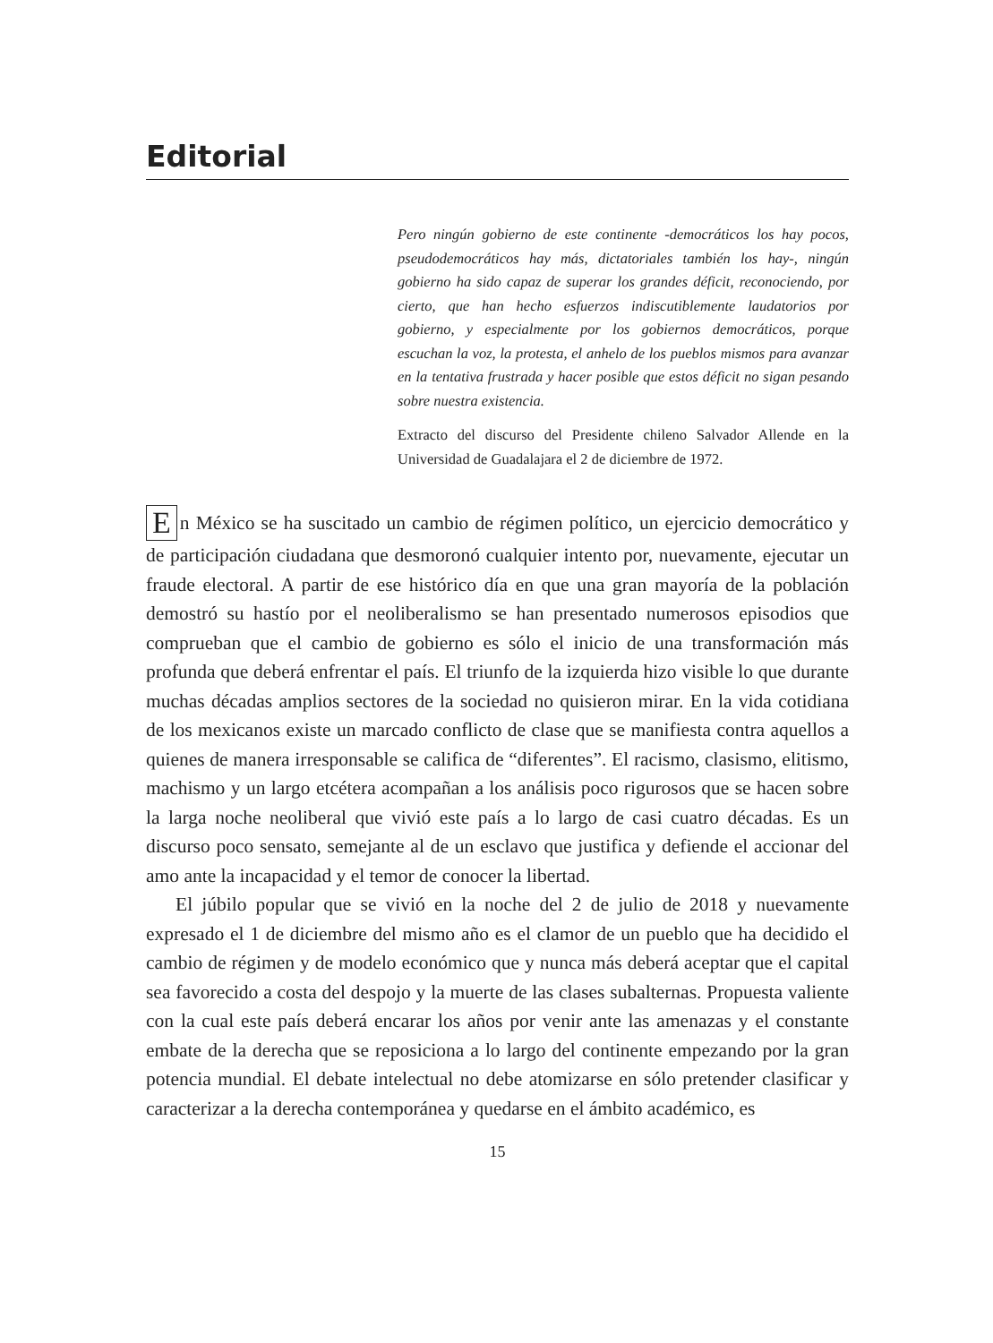Editorial
Pero ningún gobierno de este continente -democráticos los hay pocos, pseudodemocráticos hay más, dictatoriales también los hay-, ningún gobierno ha sido capaz de superar los grandes déficit, reconociendo, por cierto, que han hecho esfuerzos indiscutiblemente laudatorios por gobierno, y especialmente por los gobiernos democráticos, porque escuchan la voz, la protesta, el anhelo de los pueblos mismos para avanzar en la tentativa frustrada y hacer posible que estos déficit no sigan pesando sobre nuestra existencia.
Extracto del discurso del Presidente chileno Salvador Allende en la Universidad de Guadalajara el 2 de diciembre de 1972.
En México se ha suscitado un cambio de régimen político, un ejercicio democrático y de participación ciudadana que desmoronó cualquier intento por, nuevamente, ejecutar un fraude electoral. A partir de ese histórico día en que una gran mayoría de la población demostró su hastío por el neoliberalismo se han presentado numerosos episodios que comprueban que el cambio de gobierno es sólo el inicio de una transformación más profunda que deberá enfrentar el país. El triunfo de la izquierda hizo visible lo que durante muchas décadas amplios sectores de la sociedad no quisieron mirar. En la vida cotidiana de los mexicanos existe un marcado conflicto de clase que se manifiesta contra aquellos a quienes de manera irresponsable se califica de “diferentes”. El racismo, clasismo, elitismo, machismo y un largo etcétera acompañan a los análisis poco rigurosos que se hacen sobre la larga noche neoliberal que vivió este país a lo largo de casi cuatro décadas. Es un discurso poco sensato, semejante al de un esclavo que justifica y defiende el accionar del amo ante la incapacidad y el temor de conocer la libertad.
El júbilo popular que se vivió en la noche del 2 de julio de 2018 y nuevamente expresado el 1 de diciembre del mismo año es el clamor de un pueblo que ha decidido el cambio de régimen y de modelo económico que y nunca más deberá aceptar que el capital sea favorecido a costa del despojo y la muerte de las clases subalternas. Propuesta valiente con la cual este país deberá encarar los años por venir ante las amenazas y el constante embate de la derecha que se reposiciona a lo largo del continente empezando por la gran potencia mundial. El debate intelectual no debe atomizarse en sólo pretender clasificar y caracterizar a la derecha contemporánea y quedarse en el ámbito académico, es
15